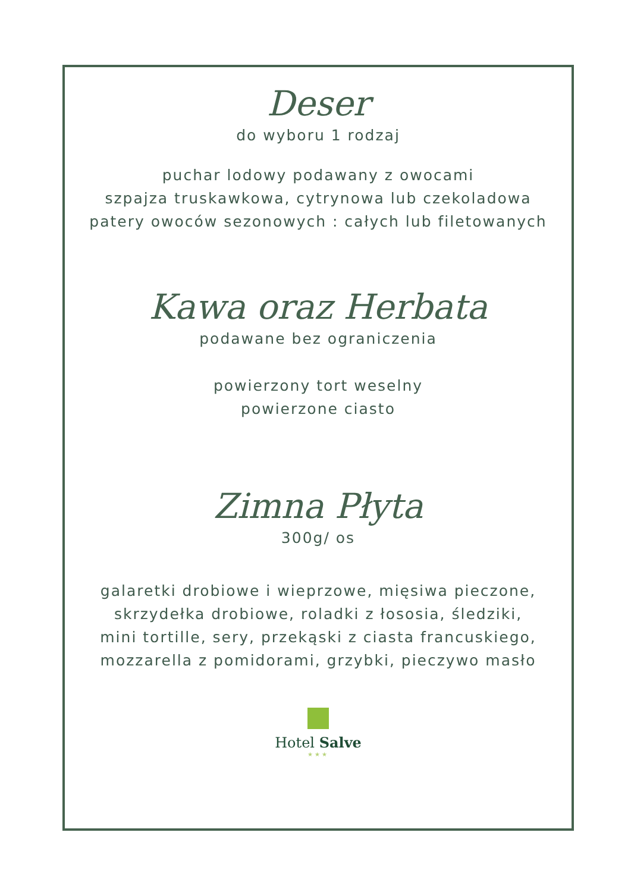Deser
do wyboru 1 rodzaj
puchar lodowy podawany z owocami
szpajza truskawkowa, cytrynowa lub czekoladowa
patery owoców sezonowych : całych lub filetowanych
Kawa oraz Herbata
podawane bez ograniczenia
powierzony tort weselny
powierzone ciasto
Zimna Płyta
300g/ os
galaretki drobiowe i wieprzowe, mięsiwa pieczone,
skrzydełka drobiowe, roladki z łososia, śledziki,
mini tortille, sery, przekąski z ciasta francuskiego,
mozzarella z pomidorami, grzybki, pieczywo masło
Hotel Salve
★★★